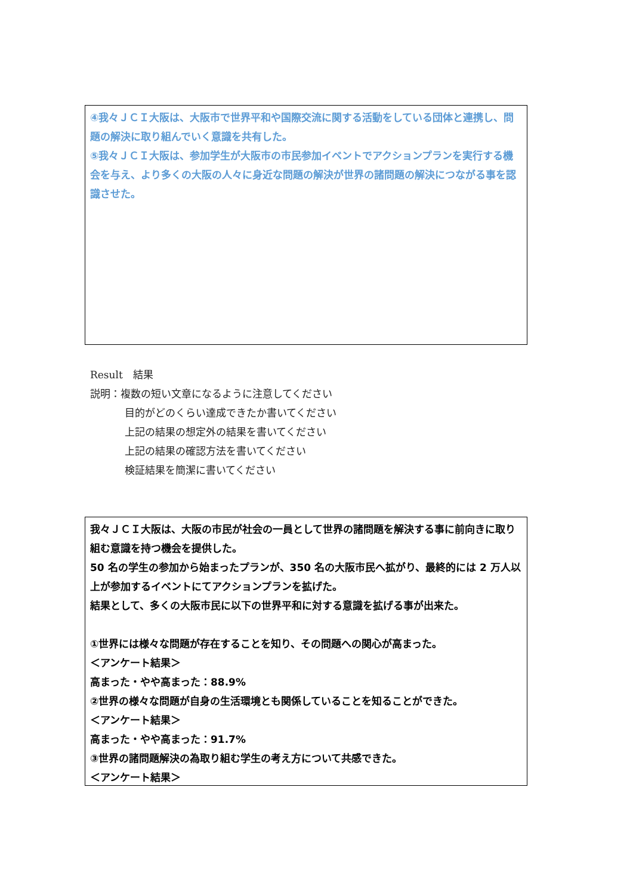④我々ＪＣＩ大阪は、大阪市で世界平和や国際交流に関する活動をしている団体と連携し、問題の解決に取り組んでいく意識を共有した。
⑤我々ＪＣＩ大阪は、参加学生が大阪市の市民参加イベントでアクションプランを実行する機会を与え、より多くの大阪の人々に身近な問題の解決が世界の諸問題の解決につながる事を認識させた。
Result　結果
説明：複数の短い文章になるように注意してください
目的がどのくらい達成できたか書いてください
上記の結果の想定外の結果を書いてください
上記の結果の確認方法を書いてください
検証結果を簡潔に書いてください
我々ＪＣＩ大阪は、大阪の市民が社会の一員として世界の諸問題を解決する事に前向きに取り組む意識を持つ機会を提供した。
50 名の学生の参加から始まったプランが、350 名の大阪市民へ拡がり、最終的には 2 万人以上が参加するイベントにてアクションプランを拡げた。
結果として、多くの大阪市民に以下の世界平和に対する意識を拡げる事が出来た。
①世界には様々な問題が存在することを知り、その問題への関心が高まった。
＜アンケート結果＞
高まった・やや高まった：88.9%
②世界の様々な問題が自身の生活環境とも関係していることを知ることができた。
＜アンケート結果＞
高まった・やや高まった：91.7%
③世界の諸問題解決の為取り組む学生の考え方について共感できた。
＜アンケート結果＞